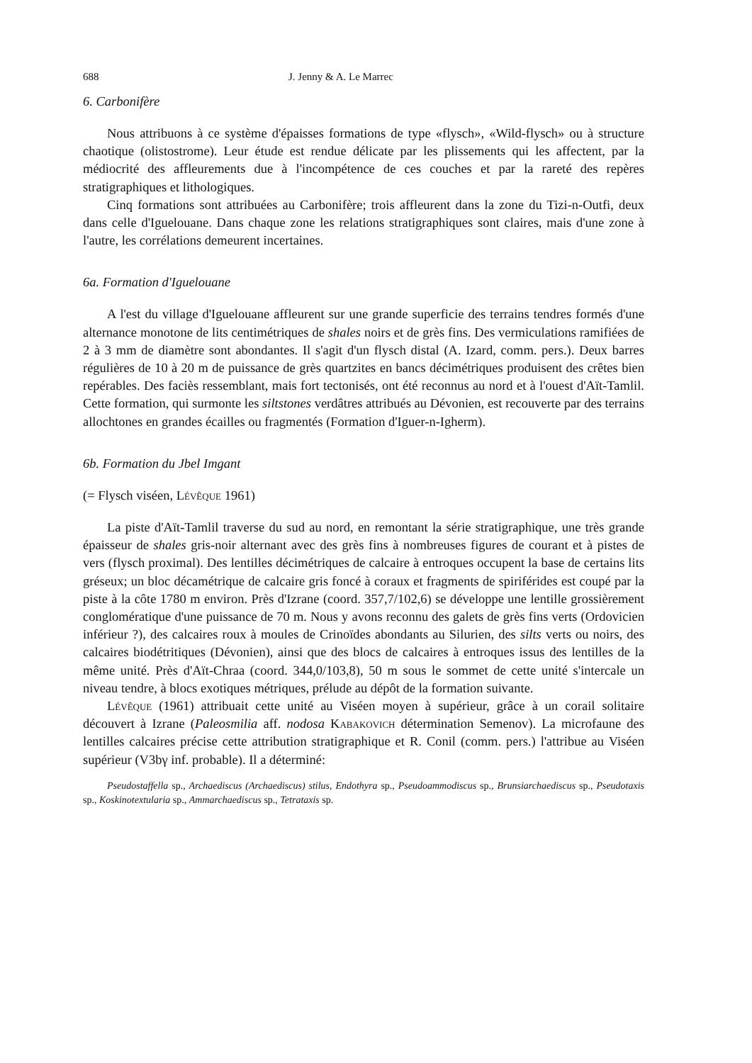688 J. Jenny & A. Le Marrec
6. Carbonifère
Nous attribuons à ce système d'épaisses formations de type «flysch», «Wild-flysch» ou à structure chaotique (olistostrome). Leur étude est rendue délicate par les plissements qui les affectent, par la médiocrité des affleurements due à l'incompétence de ces couches et par la rareté des repères stratigraphiques et lithologiques.
Cinq formations sont attribuées au Carbonifère; trois affleurent dans la zone du Tizi-n-Outfi, deux dans celle d'Iguelouane. Dans chaque zone les relations stratigraphiques sont claires, mais d'une zone à l'autre, les corrélations demeurent incertaines.
6a. Formation d'Iguelouane
A l'est du village d'Iguelouane affleurent sur une grande superficie des terrains tendres formés d'une alternance monotone de lits centimétriques de shales noirs et de grès fins. Des vermiculations ramifiées de 2 à 3 mm de diamètre sont abondantes. Il s'agit d'un flysch distal (A. Izard, comm. pers.). Deux barres régulières de 10 à 20 m de puissance de grès quartzites en bancs décimétriques produisent des crêtes bien repérables. Des faciès ressemblant, mais fort tectonisés, ont été reconnus au nord et à l'ouest d'Aït-Tamlil. Cette formation, qui surmonte les siltstones verdâtres attribués au Dévonien, est recouverte par des terrains allochtones en grandes écailles ou fragmentés (Formation d'Iguer-n-Igherm).
6b. Formation du Jbel Imgant
(= Flysch viséen, Lévêque 1961)
La piste d'Aït-Tamlil traverse du sud au nord, en remontant la série stratigraphique, une très grande épaisseur de shales gris-noir alternant avec des grès fins à nombreuses figures de courant et à pistes de vers (flysch proximal). Des lentilles décimétriques de calcaire à entroques occupent la base de certains lits gréseux; un bloc décamétrique de calcaire gris foncé à coraux et fragments de spiriférides est coupé par la piste à la côte 1780 m environ. Près d'Izrane (coord. 357,7/102,6) se développe une lentille grossièrement conglomératique d'une puissance de 70 m. Nous y avons reconnu des galets de grès fins verts (Ordovicien inférieur ?), des calcaires roux à moules de Crinoïdes abondants au Silurien, des silts verts ou noirs, des calcaires biodétritiques (Dévonien), ainsi que des blocs de calcaires à entroques issus des lentilles de la même unité. Près d'Aït-Chraa (coord. 344,0/103,8), 50 m sous le sommet de cette unité s'intercale un niveau tendre, à blocs exotiques métriques, prélude au dépôt de la formation suivante.
Lévêque (1961) attribuait cette unité au Viséen moyen à supérieur, grâce à un corail solitaire découvert à Izrane (Paleosmilia aff. nodosa Kabakovich détermination Semenov). La microfaune des lentilles calcaires précise cette attribution stratigraphique et R. Conil (comm. pers.) l'attribue au Viséen supérieur (V3bγ inf. probable). Il a déterminé:
Pseudostaffella sp., Archaediscus (Archaediscus) stilus, Endothyra sp., Pseudoammodiscus sp., Brunsiarchaediscus sp., Pseudotaxis sp., Koskinotextularia sp., Ammarchaediscus sp., Tetrataxis sp.